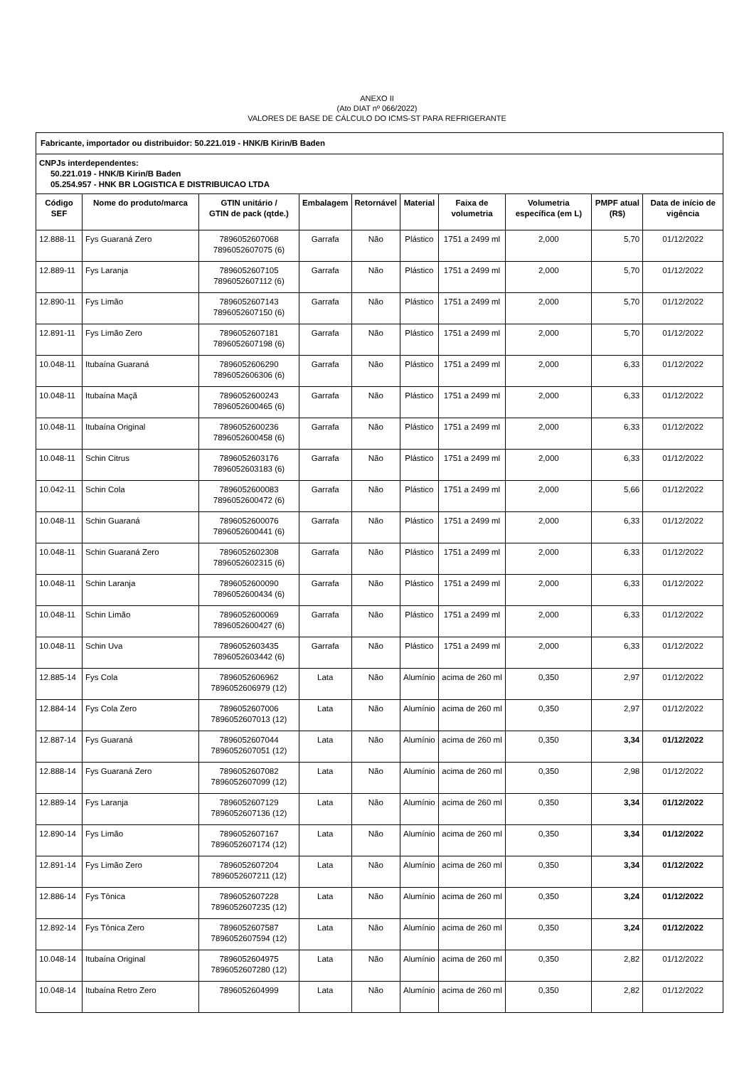ANEXO II
(Ato DIAT nº 066/2022)
VALORES DE BASE DE CÁLCULO DO ICMS-ST PARA REFRIGERANTE
| Fabricante, importador ou distribuidor: 50.221.019 - HNK/B Kirin/B Baden | | | | | | | | | |
| CNPJs interdependentes: 50.221.019 - HNK/B Kirin/B Baden 05.254.957 - HNK BR LOGISTICA E DISTRIBUICAO LTDA | | | | | | | | | |
| Código SEF | Nome do produto/marca | GTIN unitário / GTIN de pack (qtde.) | Embalagem | Retornável | Material | Faixa de volumetria | Volumetria específica (em L) | PMPF atual (R$) | Data de início de vigência |
| 12.888-11 | Fys Guaraná Zero | 7896052607068 7896052607075 (6) | Garrafa | Não | Plástico | 1751 a 2499 ml | 2,000 | 5,70 | 01/12/2022 |
| 12.889-11 | Fys Laranja | 7896052607105 7896052607112 (6) | Garrafa | Não | Plástico | 1751 a 2499 ml | 2,000 | 5,70 | 01/12/2022 |
| 12.890-11 | Fys Limão | 7896052607143 7896052607150 (6) | Garrafa | Não | Plástico | 1751 a 2499 ml | 2,000 | 5,70 | 01/12/2022 |
| 12.891-11 | Fys Limão Zero | 7896052607181 7896052607198 (6) | Garrafa | Não | Plástico | 1751 a 2499 ml | 2,000 | 5,70 | 01/12/2022 |
| 10.048-11 | Itubaína Guaraná | 7896052606290 7896052606306 (6) | Garrafa | Não | Plástico | 1751 a 2499 ml | 2,000 | 6,33 | 01/12/2022 |
| 10.048-11 | Itubaína Maçã | 7896052600243 7896052600465 (6) | Garrafa | Não | Plástico | 1751 a 2499 ml | 2,000 | 6,33 | 01/12/2022 |
| 10.048-11 | Itubaína Original | 7896052600236 7896052600458 (6) | Garrafa | Não | Plástico | 1751 a 2499 ml | 2,000 | 6,33 | 01/12/2022 |
| 10.048-11 | Schin Citrus | 7896052603176 7896052603183 (6) | Garrafa | Não | Plástico | 1751 a 2499 ml | 2,000 | 6,33 | 01/12/2022 |
| 10.042-11 | Schin Cola | 7896052600083 7896052600472 (6) | Garrafa | Não | Plástico | 1751 a 2499 ml | 2,000 | 5,66 | 01/12/2022 |
| 10.048-11 | Schin Guaraná | 7896052600076 7896052600441 (6) | Garrafa | Não | Plástico | 1751 a 2499 ml | 2,000 | 6,33 | 01/12/2022 |
| 10.048-11 | Schin Guaraná Zero | 7896052602308 7896052602315 (6) | Garrafa | Não | Plástico | 1751 a 2499 ml | 2,000 | 6,33 | 01/12/2022 |
| 10.048-11 | Schin Laranja | 7896052600090 7896052600434 (6) | Garrafa | Não | Plástico | 1751 a 2499 ml | 2,000 | 6,33 | 01/12/2022 |
| 10.048-11 | Schin Limão | 7896052600069 7896052600427 (6) | Garrafa | Não | Plástico | 1751 a 2499 ml | 2,000 | 6,33 | 01/12/2022 |
| 10.048-11 | Schin Uva | 7896052603435 7896052603442 (6) | Garrafa | Não | Plástico | 1751 a 2499 ml | 2,000 | 6,33 | 01/12/2022 |
| 12.885-14 | Fys Cola | 7896052606962 7896052606979 (12) | Lata | Não | Alumínio | acima de 260 ml | 0,350 | 2,97 | 01/12/2022 |
| 12.884-14 | Fys Cola Zero | 7896052607006 7896052607013 (12) | Lata | Não | Alumínio | acima de 260 ml | 0,350 | 2,97 | 01/12/2022 |
| 12.887-14 | Fys Guaraná | 7896052607044 7896052607051 (12) | Lata | Não | Alumínio | acima de 260 ml | 0,350 | 3,34 | 01/12/2022 |
| 12.888-14 | Fys Guaraná Zero | 7896052607082 7896052607099 (12) | Lata | Não | Alumínio | acima de 260 ml | 0,350 | 2,98 | 01/12/2022 |
| 12.889-14 | Fys Laranja | 7896052607129 7896052607136 (12) | Lata | Não | Alumínio | acima de 260 ml | 0,350 | 3,34 | 01/12/2022 |
| 12.890-14 | Fys Limão | 7896052607167 7896052607174 (12) | Lata | Não | Alumínio | acima de 260 ml | 0,350 | 3,34 | 01/12/2022 |
| 12.891-14 | Fys Limão Zero | 7896052607204 7896052607211 (12) | Lata | Não | Alumínio | acima de 260 ml | 0,350 | 3,34 | 01/12/2022 |
| 12.886-14 | Fys Tônica | 7896052607228 7896052607235 (12) | Lata | Não | Alumínio | acima de 260 ml | 0,350 | 3,24 | 01/12/2022 |
| 12.892-14 | Fys Tônica Zero | 7896052607587 7896052607594 (12) | Lata | Não | Alumínio | acima de 260 ml | 0,350 | 3,24 | 01/12/2022 |
| 10.048-14 | Itubaína Original | 7896052604975 7896052607280 (12) | Lata | Não | Alumínio | acima de 260 ml | 0,350 | 2,82 | 01/12/2022 |
| 10.048-14 | Itubaína Retro Zero | 7896052604999 | Lata | Não | Alumínio | acima de 260 ml | 0,350 | 2,82 | 01/12/2022 |